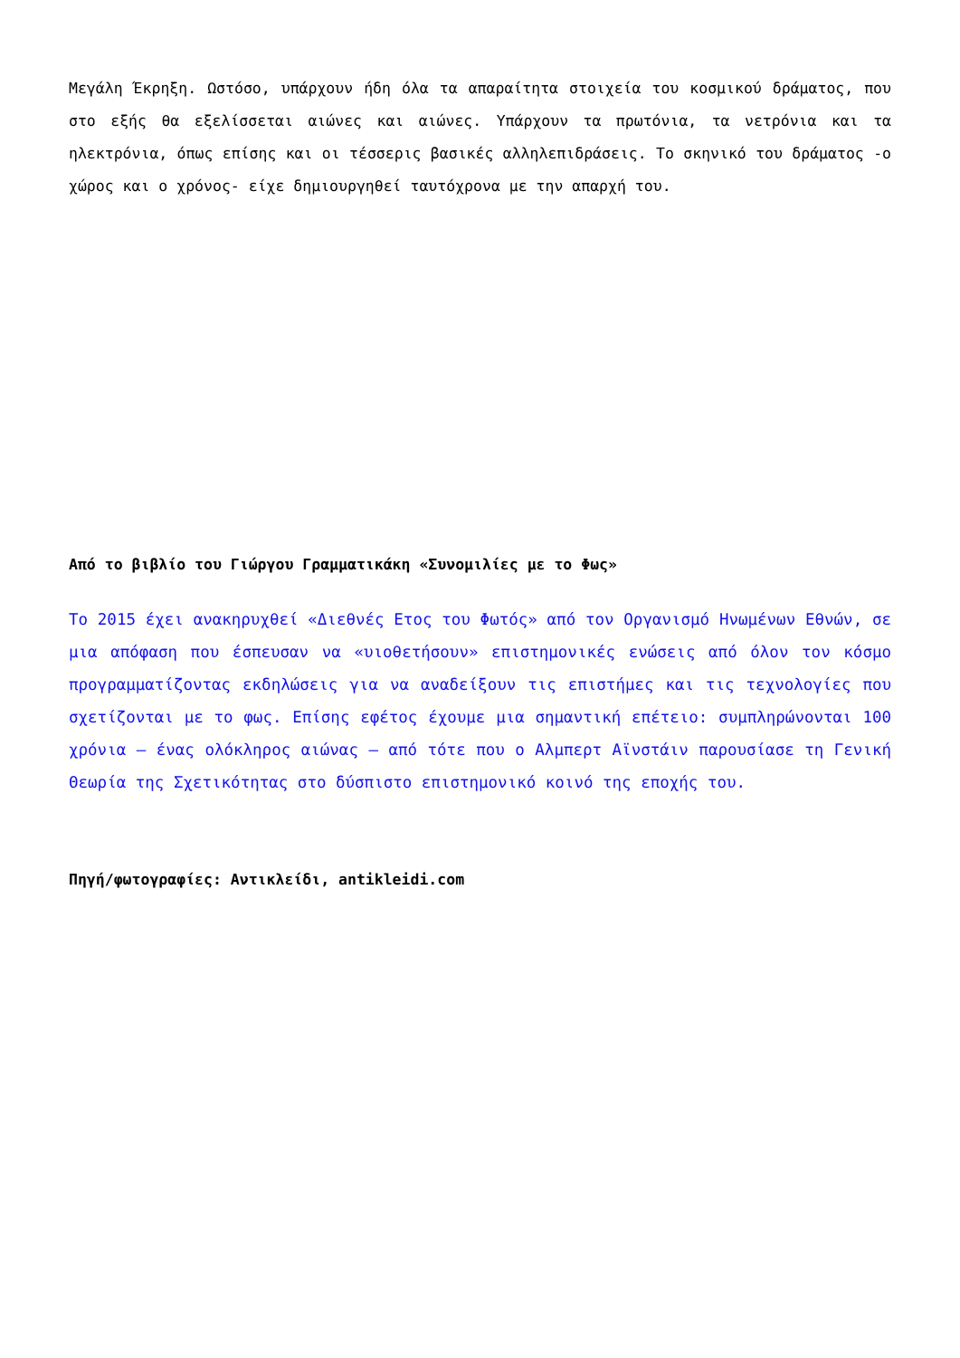Μεγάλη Έκρηξη. Ωστόσο, υπάρχουν ήδη όλα τα απαραίτητα στοιχεία του κοσμικού δράματος, που στο εξής θα εξελίσσεται αιώνες και αιώνες. Υπάρχουν τα πρωτόνια, τα νετρόνια και τα ηλεκτρόνια, όπως επίσης και οι τέσσερις βασικές αλληλεπιδράσεις. Το σκηνικό του δράματος -ο χώρος και ο χρόνος- είχε δημιουργηθεί ταυτόχρονα με την απαρχή του.
Από το βιβλίο του Γιώργου Γραμματικάκη «Συνομιλίες με το Φως»
Το 2015 έχει ανακηρυχθεί «Διεθνές Ετος του Φωτός» από τον Οργανισμό Ηνωμένων Εθνών, σε μια απόφαση που έσπευσαν να «υιοθετήσουν» επιστημονικές ενώσεις από όλον τον κόσμο προγραμματίζοντας εκδηλώσεις για να αναδείξουν τις επιστήμες και τις τεχνολογίες που σχετίζονται με το φως. Επίσης εφέτος έχουμε μια σημαντική επέτειο: συμπληρώνονται 100 χρόνια – ένας ολόκληρος αιώνας – από τότε που ο Αλμπερτ Αϊνστάιν παρουσίασε τη Γενική Θεωρία της Σχετικότητας στο δύσπιστο επιστημονικό κοινό της εποχής του.
Πηγή/φωτογραφίες: Αντικλείδι, antikleidi.com